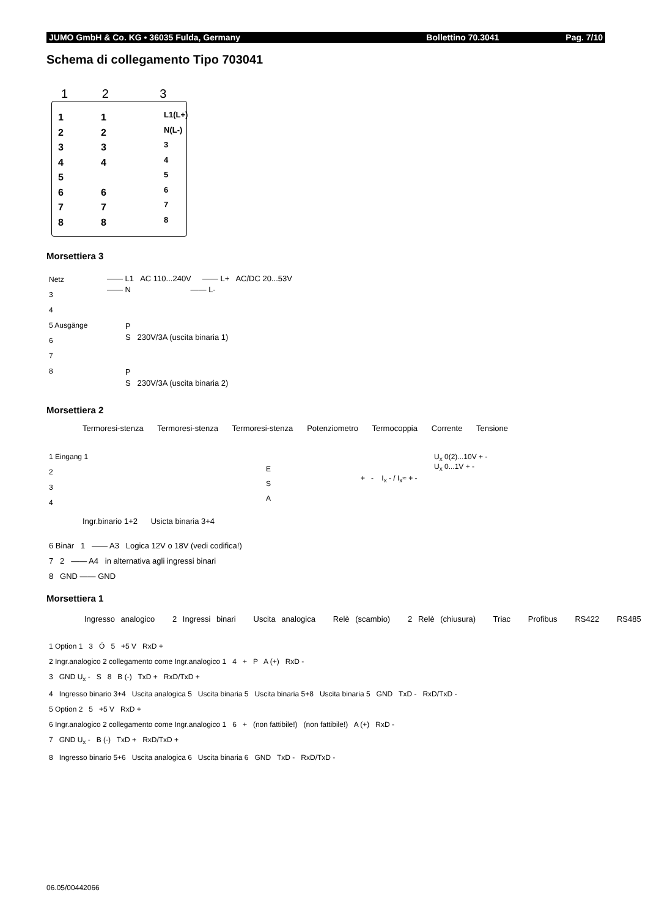JUMO GmbH & Co. KG • 36035 Fulda, Germany Bollettino 70.3041 Pag. 7/10
Schema di collegamento Tipo 703041
1 2 3
1
2
3
4
5
6
7
8
1
2
3
4
6
7
8
L1(L+)
N(L-)
3
4
5
6
7
8
Morsettiera 3
Netz
3
4
5 Ausgänge
6
7
8
—— L1 AC 110...240V —— L+ AC/DC 20...53V
—— N —— L-
P
S 230V/3A (uscita binaria 1)
P
S 230V/3A (uscita binaria 2)
Morsettiera 2
Termoresi-stenza Termoresi-stenza Termoresi-stenza Potenziometro Termocoppia Corrente Tensione
1 Eingang 1
2
3
4
E
S
A
+ - I<sub>x</sub> - / I<sub>x</sub>≈ + -
U<sub>x</sub> 0(2)...10V + -
U<sub>x</sub> 0...1V + -
Ingr.binario 1+2 Usicta binaria 3+4
6 Binär 1 —— A3 Logica 12V o 18V (vedi codifica!)
7 2 —— A4 in alternativa agli ingressi binari
8 GND —— GND
Morsettiera 1
Ingresso analogico 2 Ingressi binari Uscita analogica Relè (scambio) 2 Relè (chiusura) Triac Profibus RS422 RS485
1 Option 1 3 Ö 5 +5 V RxD +
2 Ingr.analogico 2 collegamento come Ingr.analogico 1 4 + P A (+) RxD -
3 GND U<sub>x</sub> - S 8 B (-) TxD + RxD/TxD +
4 Ingresso binario 3+4 Uscita analogica 5 Uscita binaria 5 Uscita binaria 5+8 Uscita binaria 5 GND TxD - RxD/TxD -
5 Option 2 5 +5 V RxD +
6 Ingr.analogico 2 collegamento come Ingr.analogico 1 6 + (non fattibile!) (non fattibile!) A (+) RxD -
7 GND U<sub>x</sub> - B (-) TxD + RxD/TxD +
8 Ingresso binario 5+6 Uscita analogica 6 Uscita binaria 6 GND TxD - RxD/TxD -
06.05/00442066